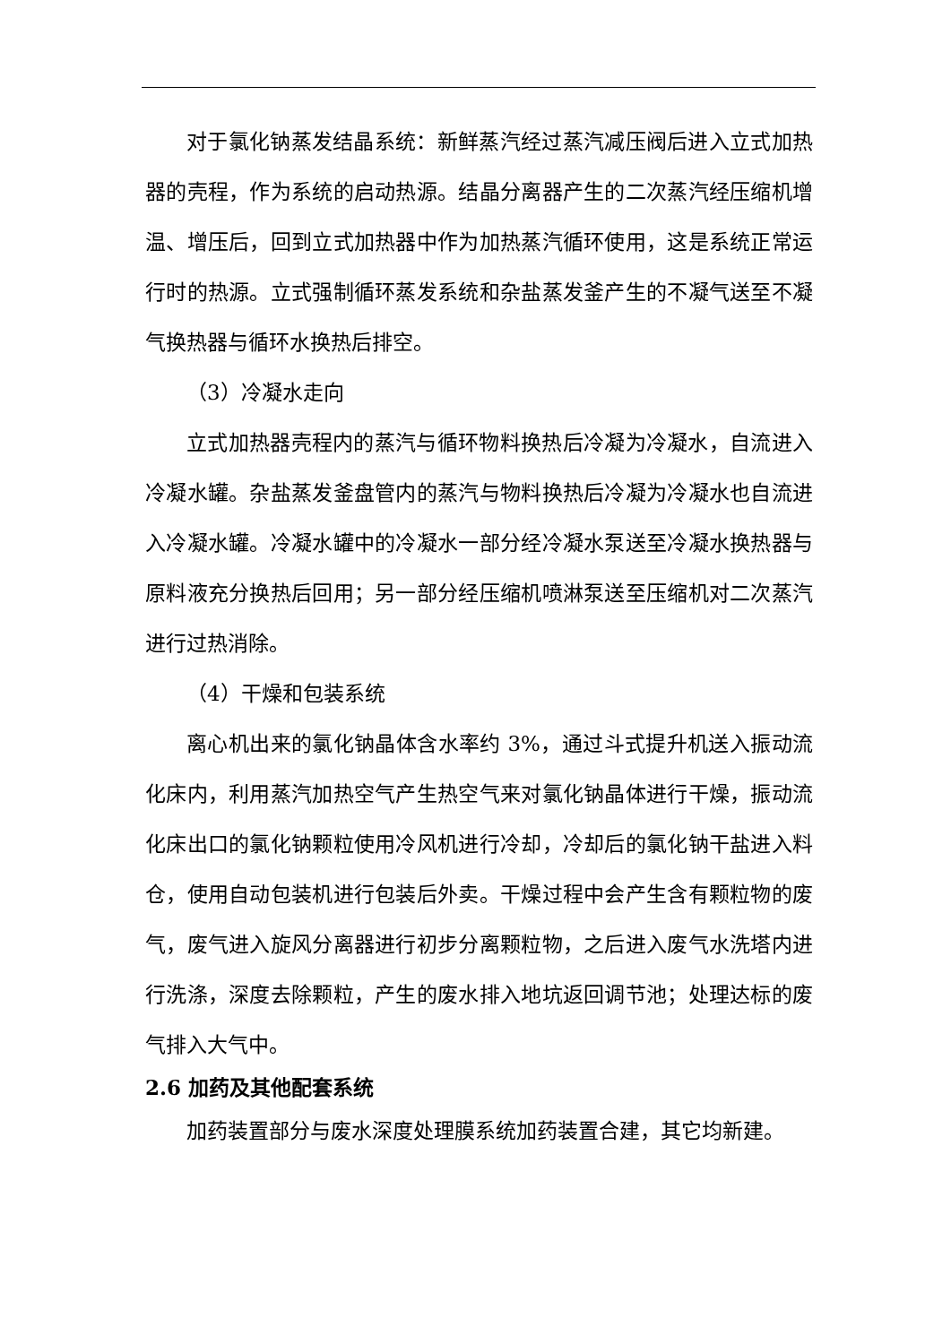对于氯化钠蒸发结晶系统：新鲜蒸汽经过蒸汽减压阀后进入立式加热器的壳程，作为系统的启动热源。结晶分离器产生的二次蒸汽经压缩机增温、增压后，回到立式加热器中作为加热蒸汽循环使用，这是系统正常运行时的热源。立式强制循环蒸发系统和杂盐蒸发釜产生的不凝气送至不凝气换热器与循环水换热后排空。
（3）冷凝水走向
立式加热器壳程内的蒸汽与循环物料换热后冷凝为冷凝水，自流进入冷凝水罐。杂盐蒸发釜盘管内的蒸汽与物料换热后冷凝为冷凝水也自流进入冷凝水罐。冷凝水罐中的冷凝水一部分经冷凝水泵送至冷凝水换热器与原料液充分换热后回用；另一部分经压缩机喷淋泵送至压缩机对二次蒸汽进行过热消除。
（4）干燥和包装系统
离心机出来的氯化钠晶体含水率约 3%，通过斗式提升机送入振动流化床内，利用蒸汽加热空气产生热空气来对氯化钠晶体进行干燥，振动流化床出口的氯化钠颗粒使用冷风机进行冷却，冷却后的氯化钠干盐进入料仓，使用自动包装机进行包装后外卖。干燥过程中会产生含有颗粒物的废气，废气进入旋风分离器进行初步分离颗粒物，之后进入废气水洗塔内进行洗涤，深度去除颗粒，产生的废水排入地坑返回调节池；处理达标的废气排入大气中。
2.6 加药及其他配套系统
加药装置部分与废水深度处理膜系统加药装置合建，其它均新建。